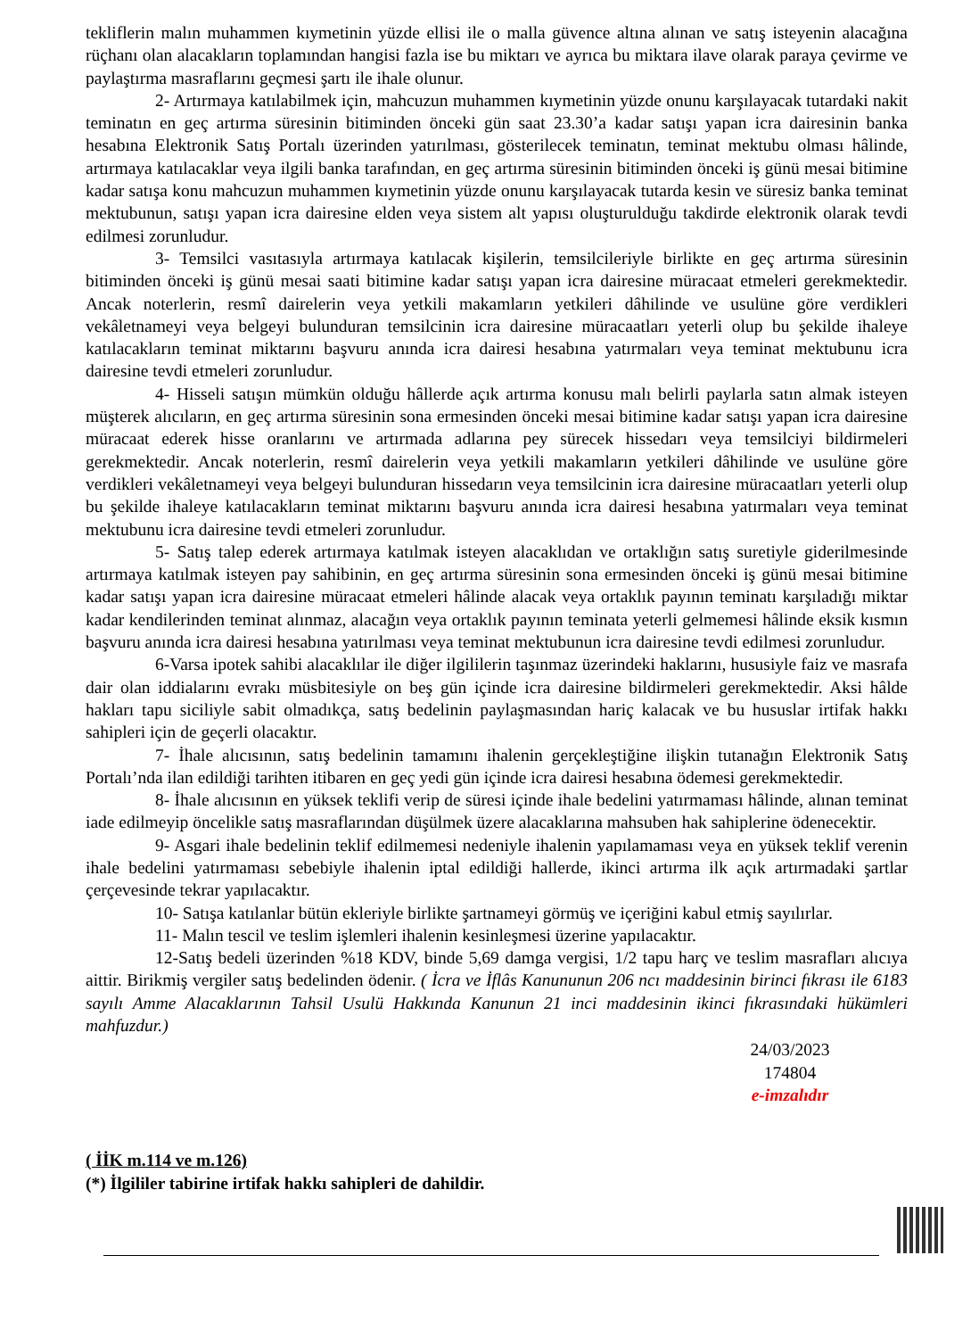tekliflerin malın muhammen kıymetinin yüzde ellisi ile o malla güvence altına alınan ve satış isteyenin alacağına rüçhanı olan alacakların toplamından hangisi fazla ise bu miktarı ve ayrıca bu miktara ilave olarak paraya çevirme ve paylaştırma masraflarını geçmesi şartı ile ihale olunur.
2- Artırmaya katılabilmek için, mahcuzun muhammen kıymetinin yüzde onunu karşılayacak tutardaki nakit teminatın en geç artırma süresinin bitiminden önceki gün saat 23.30’a kadar satışı yapan icra dairesinin banka hesabına Elektronik Satış Portalı üzerinden yatırılması, gösterilecek teminatın, teminat mektubu olması hâlinde, artırmaya katılacaklar veya ilgili banka tarafından, en geç artırma süresinin bitiminden önceki iş günü mesai bitimine kadar satışa konu mahcuzun muhammen kıymetinin yüzde onunu karşılayacak tutarda kesin ve süresiz banka teminat mektubunun, satışı yapan icra dairesine elden veya sistem alt yapısı oluşturulduğu takdirde elektronik olarak tevdi edilmesi zorunludur.
3- Temsilci vasıtasıyla artırmaya katılacak kişilerin, temsilcileriyle birlikte en geç artırma süresinin bitiminden önceki iş günü mesai saati bitimine kadar satışı yapan icra dairesine müracaat etmeleri gerekmektedir. Ancak noterlerin, resmî dairelerin veya yetkili makamların yetkileri dâhilinde ve usulüne göre verdikleri vekâletnameyi veya belgeyi bulunduran temsilcinin icra dairesine müracaatları yeterli olup bu şekilde ihaleye katılacakların teminat miktarını başvuru anında icra dairesi hesabına yatırmaları veya teminat mektubunu icra dairesine tevdi etmeleri zorunludur.
4- Hisseli satışın mümkün olduğu hâllerde açık artırma konusu malı belirli paylarla satın almak isteyen müşterek alıcıların, en geç artırma süresinin sona ermesinden önceki mesai bitimine kadar satışı yapan icra dairesine müracaat ederek hisse oranlarını ve artırmada adlarına pey sürecek hissedarı veya temsilciyi bildirmeleri gerekmektedir. Ancak noterlerin, resmî dairelerin veya yetkili makamların yetkileri dâhilinde ve usulüne göre verdikleri vekâletnameyi veya belgeyi bulunduran hissedarın veya temsilcinin icra dairesine müracaatları yeterli olup bu şekilde ihaleye katılacakların teminat miktarını başvuru anında icra dairesi hesabına yatırmaları veya teminat mektubunu icra dairesine tevdi etmeleri zorunludur.
5- Satış talep ederek artırmaya katılmak isteyen alacaklıdan ve ortaklığın satış suretiyle giderilmesinde artırmaya katılmak isteyen pay sahibinin, en geç artırma süresinin sona ermesinden önceki iş günü mesai bitimine kadar satışı yapan icra dairesine müracaat etmeleri hâlinde alacak veya ortaklık payının teminatı karşıladığı miktar kadar kendilerinden teminat alınmaz, alacağın veya ortaklık payının teminata yeterli gelmemesi hâlinde eksik kısmın başvuru anında icra dairesi hesabına yatırılması veya teminat mektubunun icra dairesine tevdi edilmesi zorunludur.
6-Varsa ipotek sahibi alacaklılar ile diğer ilgililerin taşınmaz üzerindeki haklarını, hususiyle faiz ve masrafa dair olan iddialarını evrakı müsbitesiyle on beş gün içinde icra dairesine bildirmeleri gerekmektedir. Aksi hâlde hakları tapu siciliyle sabit olmadıkça, satış bedelinin paylaşmasından hariç kalacak ve bu hususlar irtifak hakkı sahipleri için de geçerli olacaktır.
7- İhale alıcısının, satış bedelinin tamamını ihalenin gerçekleştiğine ilişkin tutanağın Elektronik Satış Portalı’nda ilan edildiği tarihten itibaren en geç yedi gün içinde icra dairesi hesabına ödemesi gerekmektedir.
8- İhale alıcısının en yüksek teklifi verip de süresi içinde ihale bedelini yatırmaması hâlinde, alınan teminat iade edilmeyip öncelikle satış masraflarından düşülmek üzere alacaklarına mahsuben hak sahiplerine ödenecektir.
9- Asgari ihale bedelinin teklif edilmemesi nedeniyle ihalenin yapılamaması veya en yüksek teklif verenin ihale bedelini yatırmaması sebebiyle ihalenin iptal edildiği hallerde, ikinci artırma ilk açık artırmadaki şartlar çerçevesinde tekrar yapılacaktır.
10- Satışa katılanlar bütün ekleriyle birlikte şartnameyi görmüş ve içeriğini kabul etmiş sayılırlar.
11- Malın tescil ve teslim işlemleri ihalenin kesinleşmesi üzerine yapılacaktır.
12-Satış bedeli üzerinden %18 KDV, binde 5,69 damga vergisi, 1/2 tapu harç ve teslim masrafları alıcıya aittir. Birikmiş vergiler satış bedelinden ödenir. ( İcra ve İflâs Kanununun 206 ncı maddesinin birinci fıkrası ile 6183 sayılı Amme Alacaklarının Tahsil Usulü Hakkında Kanunun 21 inci maddesinin ikinci fıkrasındaki hükümleri mahfuzdur.)
24/03/2023
174804
e-imzalıdır
( İİK m.114 ve m.126)
(*) İlgililer tabirine irtifak hakkı sahipleri de dahildir.